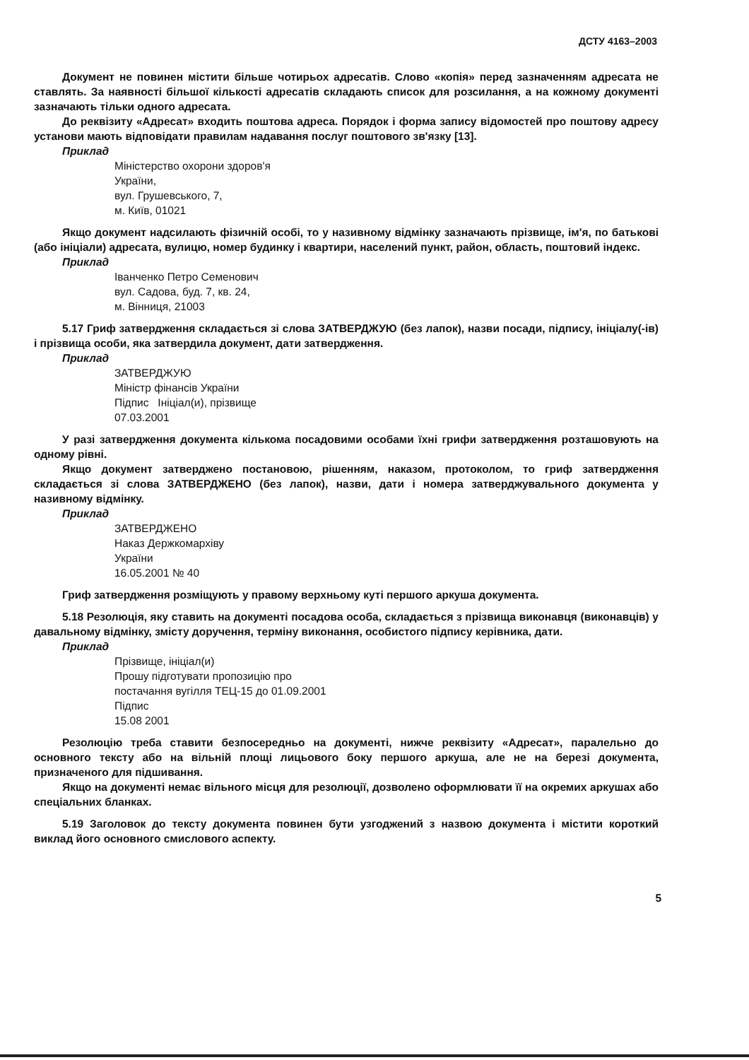ДСТУ 4163–2003
Документ не повинен містити більше чотирьох адресатів. Слово «копія» перед зазначенням адресата не ставлять. За наявності більшої кількості адресатів складають список для розсилання, а на кожному документі зазначають тільки одного адресата.
До реквізиту «Адресат» входить поштова адреса. Порядок і форма запису відомостей про поштову адресу установи мають відповідати правилам надавання послуг поштового зв'язку [13].
Приклад
Міністерство охорони здоров'я
України,
вул. Грушевського, 7,
м. Київ, 01021
Якщо документ надсилають фізичній особі, то у називному відмінку зазначають прізвище, ім'я, по батькові (або ініціали) адресата, вулицю, номер будинку і квартири, населений пункт, район, область, поштовий індекс.
Приклад
Іванченко Петро Семенович
вул. Садова, буд. 7, кв. 24,
м. Вінниця, 21003
5.17 Гриф затвердження складається зі слова ЗАТВЕРДЖУЮ (без лапок), назви посади, підпису, ініціалу(-ів) і прізвища особи, яка затвердила документ, дати затвердження.
Приклад
ЗАТВЕРДЖУЮ
Міністр фінансів України
Підпис Ініціал(и), прізвище
07.03.2001
У разі затвердження документа кількома посадовими особами їхні грифи затвердження розташовують на одному рівні.
Якщо документ затверджено постановою, рішенням, наказом, протоколом, то гриф затвердження складається зі слова ЗАТВЕРДЖЕНО (без лапок), назви, дати і номера затверджувального документа у називному відмінку.
Приклад
ЗАТВЕРДЖЕНО
Наказ Держкомархіву
України
16.05.2001 № 40
Гриф затвердження розміщують у правому верхньому куті першого аркуша документа.
5.18 Резолюція, яку ставить на документі посадова особа, складається з прізвища виконавця (виконавців) у давальному відмінку, змісту доручення, терміну виконання, особистого підпису керівника, дати.
Приклад
Прізвище, ініціал(и)
Прошу підготувати пропозицію про
постачання вугілля ТЕЦ-15 до 01.09.2001
Підпис
15.08 2001
Резолюцію треба ставити безпосередньо на документі, нижче реквізиту «Адресат», паралельно до основного тексту або на вільній площі лицьового боку першого аркуша, але не на березі документа, призначеного для підшивання.
Якщо на документі немає вільного місця для резолюції, дозволено оформлювати її на окремих аркушах або спеціальних бланках.
5.19 Заголовок до тексту документа повинен бути узгоджений з назвою документа і містити короткий виклад його основного смислового аспекту.
5